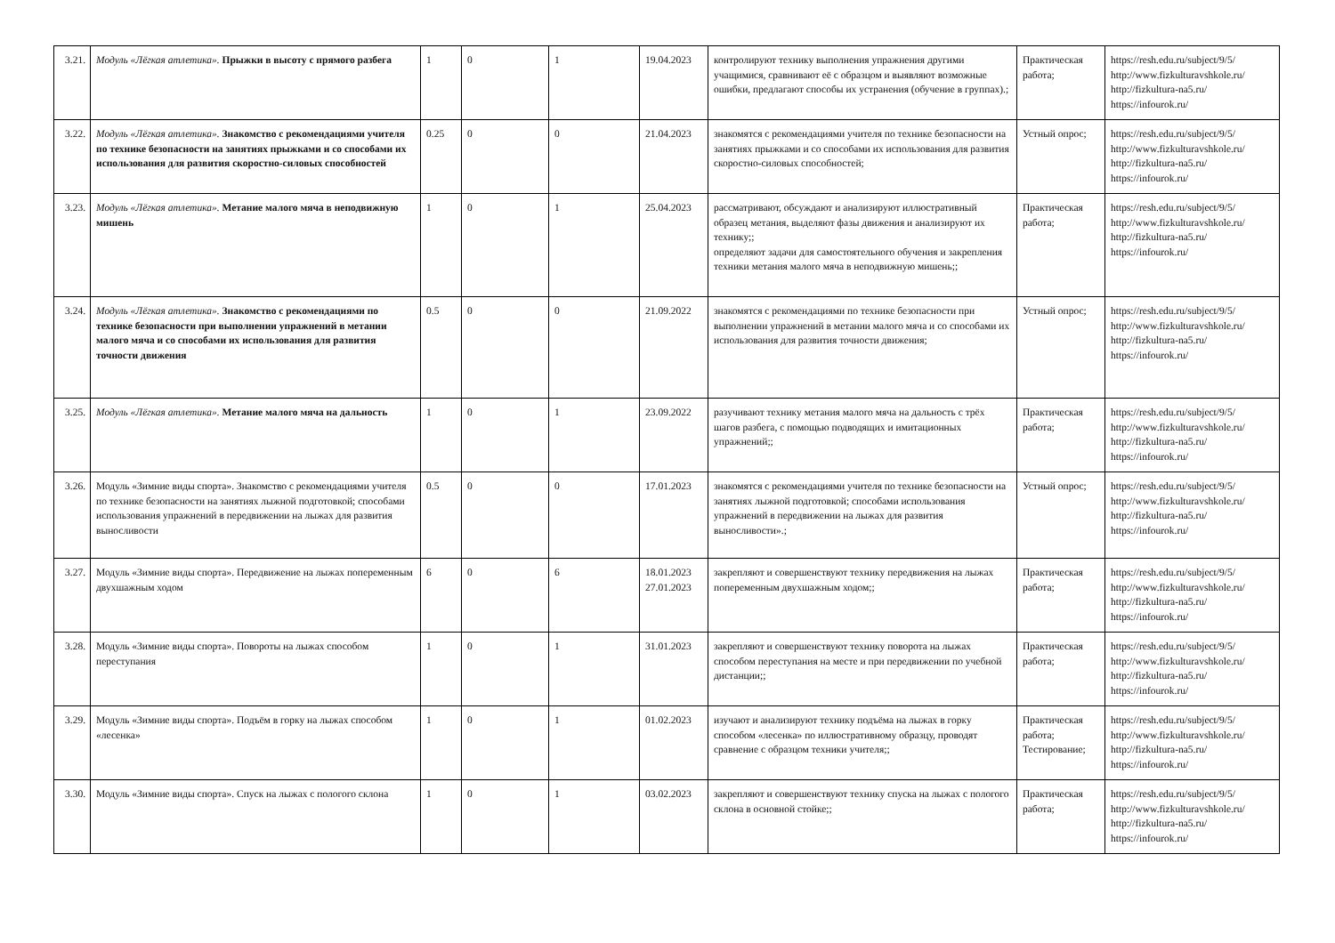| 3.21. | Модуль «Лёгкая атлетика». Прыжки в высоту с прямого разбега | 1 | 0 | 1 | 19.04.2023 | контролируют технику выполнения упражнения другими учащимися, сравнивают её с образцом и выявляют возможные ошибки, предлагают способы их устранения (обучение в группах).; | Практическая работа; | https://resh.edu.ru/subject/9/5/ http://www.fizkulturavshkole.ru/ http://fizkultura-na5.ru/ https://infourok.ru/ |
| 3.22. | Модуль «Лёгкая атлетика». Знакомство с рекомендациями учителя по технике безопасности на занятиях прыжками и со способами их использования для развития скоростно-силовых способностей | 0.25 | 0 | 0 | 21.04.2023 | знакомятся с рекомендациями учителя по технике безопасности на занятиях прыжками и со способами их использования для развития скоростно-силовых способностей; | Устный опрос; | https://resh.edu.ru/subject/9/5/ http://www.fizkulturavshkole.ru/ http://fizkultura-na5.ru/ https://infourok.ru/ |
| 3.23. | Модуль «Лёгкая атлетика». Метание малого мяча в неподвижную мишень | 1 | 0 | 1 | 25.04.2023 | рассматривают, обсуждают и анализируют иллюстративный образец метания, выделяют фазы движения и анализируют их технику;; определяют задачи для самостоятельного обучения и закрепления техники метания малого мяча в неподвижную мишень;; | Практическая работа; | https://resh.edu.ru/subject/9/5/ http://www.fizkulturavshkole.ru/ http://fizkultura-na5.ru/ https://infourok.ru/ |
| 3.24. | Модуль «Лёгкая атлетика». Знакомство с рекомендациями по технике безопасности при выполнении упражнений в метании малого мяча и со способами их использования для развития точности движения | 0.5 | 0 | 0 | 21.09.2022 | знакомятся с рекомендациями по технике безопасности при выполнении упражнений в метании малого мяча и со способами их использования для развития точности движения; | Устный опрос; | https://resh.edu.ru/subject/9/5/ http://www.fizkulturavshkole.ru/ http://fizkultura-na5.ru/ https://infourok.ru/ |
| 3.25. | Модуль «Лёгкая атлетика». Метание малого мяча на дальность | 1 | 0 | 1 | 23.09.2022 | разучивают технику метания малого мяча на дальность с трёх шагов разбега, с помощью подводящих и имитационных упражнений;; | Практическая работа; | https://resh.edu.ru/subject/9/5/ http://www.fizkulturavshkole.ru/ http://fizkultura-na5.ru/ https://infourok.ru/ |
| 3.26. | Модуль «Зимние виды спорта». Знакомство с рекомендациями учителя по технике безопасности на занятиях лыжной подготовкой; способами использования упражнений в передвижении на лыжах для развития выносливости | 0.5 | 0 | 0 | 17.01.2023 | знакомятся с рекомендациями учителя по технике безопасности на занятиях лыжной подготовкой; способами использования упражнений в передвижении на лыжах для развития выносливости».; | Устный опрос; | https://resh.edu.ru/subject/9/5/ http://www.fizkulturavshkole.ru/ http://fizkultura-na5.ru/ https://infourok.ru/ |
| 3.27. | Модуль «Зимние виды спорта». Передвижение на лыжах попеременным двухшажным ходом | 6 | 0 | 6 | 18.01.2023 27.01.2023 | закрепляют и совершенствуют технику передвижения на лыжах попеременным двухшажным ходом;; | Практическая работа; | https://resh.edu.ru/subject/9/5/ http://www.fizkulturavshkole.ru/ http://fizkultura-na5.ru/ https://infourok.ru/ |
| 3.28. | Модуль «Зимние виды спорта». Повороты на лыжах способом переступания | 1 | 0 | 1 | 31.01.2023 | закрепляют и совершенствуют технику поворота на лыжах способом переступания на месте и при передвижении по учебной дистанции;; | Практическая работа; | https://resh.edu.ru/subject/9/5/ http://www.fizkulturavshkole.ru/ http://fizkultura-na5.ru/ https://infourok.ru/ |
| 3.29. | Модуль «Зимние виды спорта». Подъём в горку на лыжах способом «лесенка» | 1 | 0 | 1 | 01.02.2023 | изучают и анализируют технику подъёма на лыжах в горку способом «лесенка» по иллюстративному образцу, проводят сравнение с образцом техники учителя;; | Практическая работа; Тестирование; | https://resh.edu.ru/subject/9/5/ http://www.fizkulturavshkole.ru/ http://fizkultura-na5.ru/ https://infourok.ru/ |
| 3.30. | Модуль «Зимние виды спорта». Спуск на лыжах с пологого склона | 1 | 0 | 1 | 03.02.2023 | закрепляют и совершенствуют технику спуска на лыжах с пологого склона в основной стойке;; | Практическая работа; | https://resh.edu.ru/subject/9/5/ http://www.fizkulturavshkole.ru/ http://fizkultura-na5.ru/ https://infourok.ru/ |